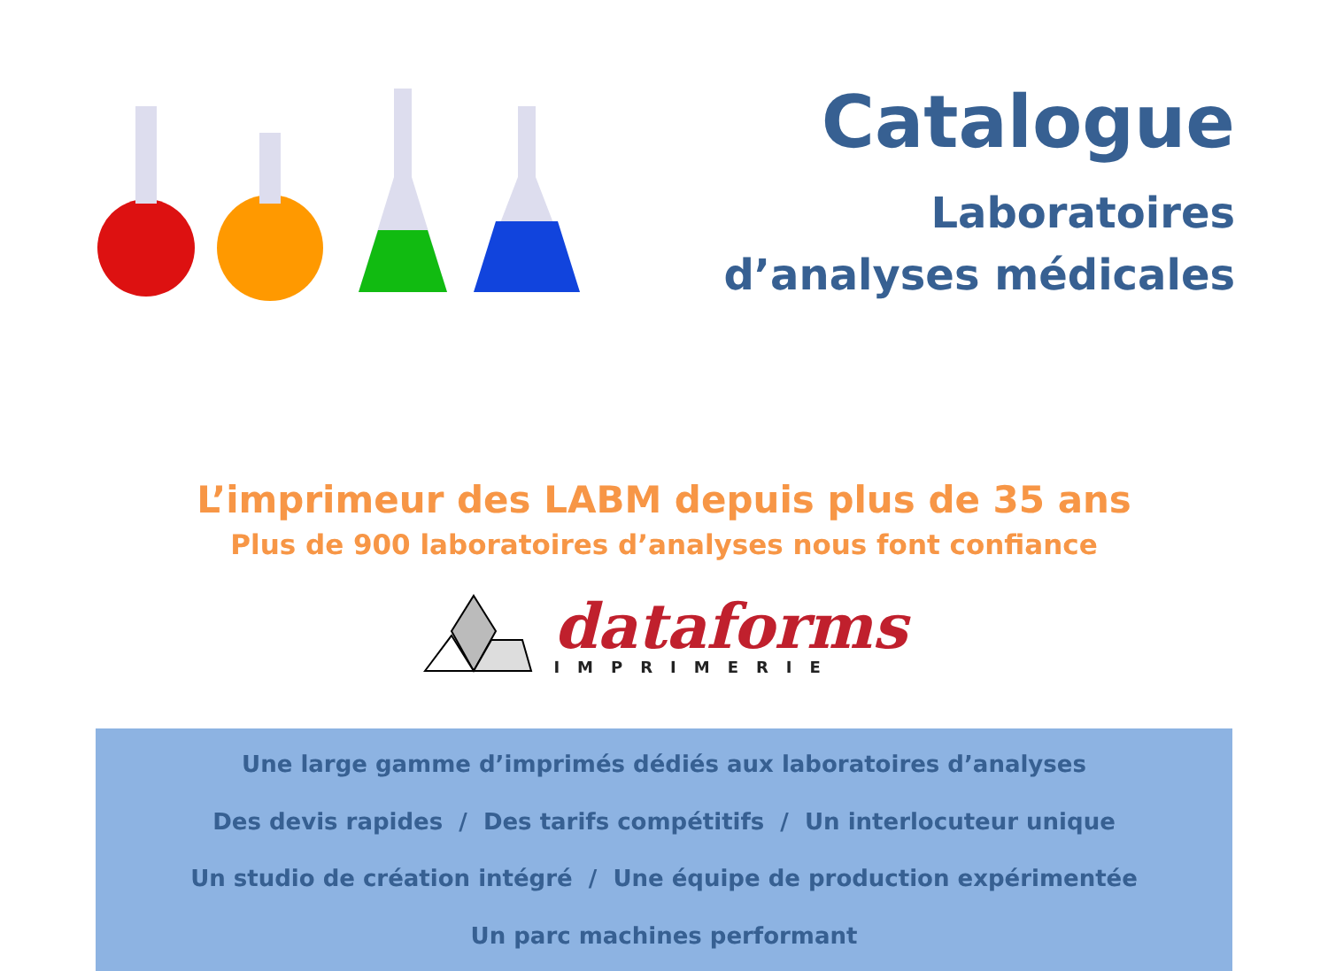Catalogue
Laboratoires
d’analyses médicales
L’imprimeur des LABM depuis plus de 35 ans
Plus de 900 laboratoires d’analyses nous font confiance
dataforms
IMPRIMERIE
Une large gamme d’imprimés dédiés aux laboratoires d’analyses
Des devis rapides / Des tarifs compétitifs / Un interlocuteur unique
Un studio de création intégré / Une équipe de production expérimentée
Un parc machines performant